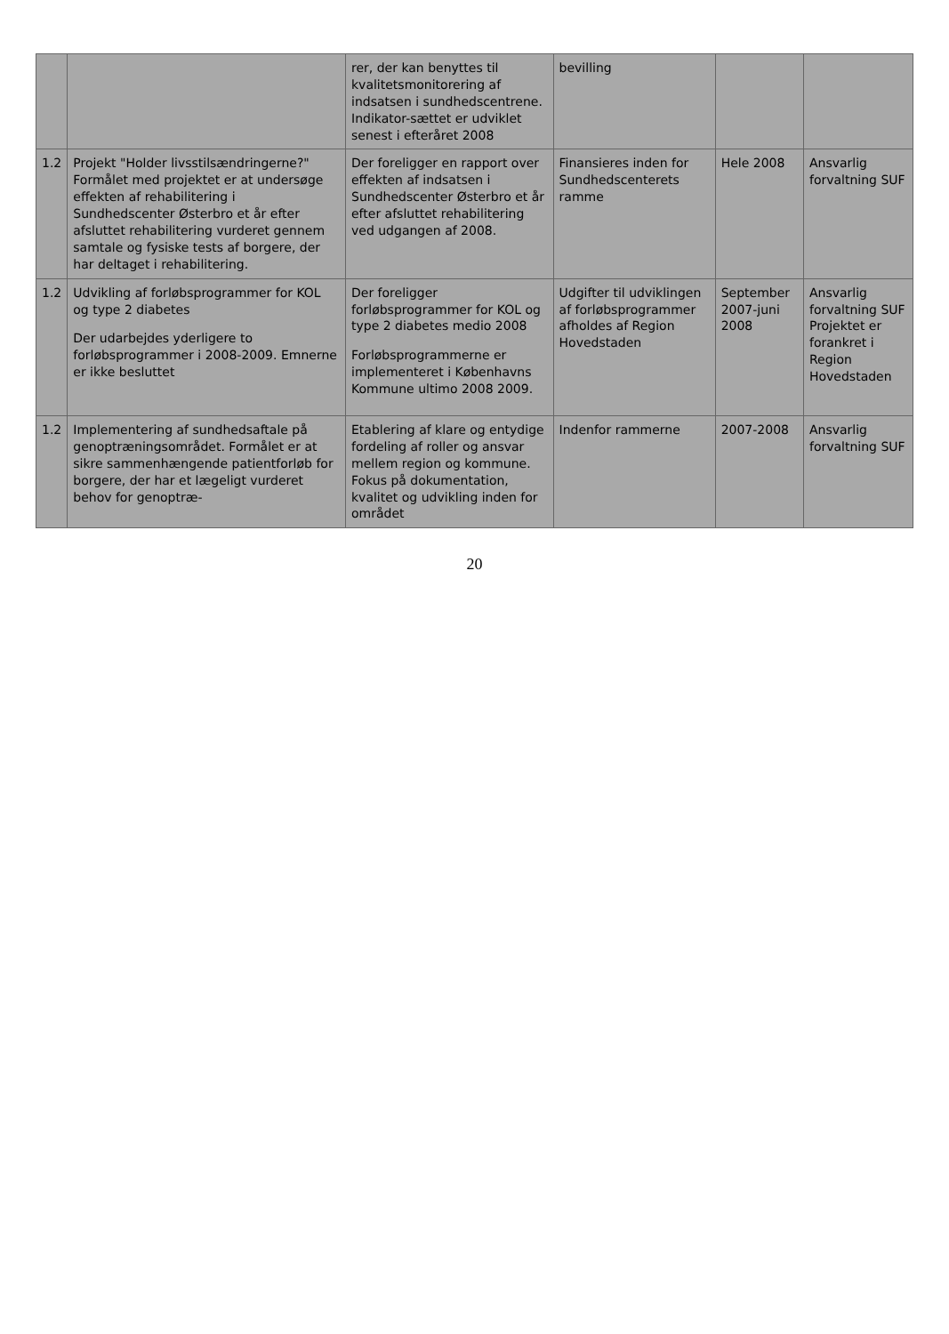| | | rer, der kan benyttes til kvalitetsmonitorering af indsatsen i sundhedscentrene. Indikator-sættet er udviklet senest i efteråret 2008 | bevilling | | |
| 1.2 | Projekt "Holder livsstilsændringerne?" Formålet med projektet er at undersøge effekten af rehabilitering i Sundhedscenter Østerbro et år efter afsluttet rehabilitering vurderet gennem samtale og fysiske tests af borgere, der har deltaget i rehabilitering. | Der foreligger en rapport over effekten af indsatsen i Sundhedscenter Østerbro et år efter afsluttet rehabilitering ved udgangen af 2008. | Finansieres inden for Sundhedscenterets ramme | Hele 2008 | Ansvarlig forvaltning SUF |
| 1.2 | Udvikling af forløbsprogrammer for KOL og type 2 diabetes Der udarbejdes yderligere to forløbsprogrammer i 2008-2009. Emnerne er ikke besluttet | Der foreligger forløbsprogrammer for KOL og type 2 diabetes medio 2008 Forløbsprogrammerne er implementeret i Københavns Kommune ultimo 2008 2009. | Udgifter til udviklingen af forløbsprogrammer afholdes af Region Hovedstaden | September 2007-juni 2008 | Ansvarlig forvaltning SUF Projektet er forankret i Region Hovedstaden |
| 1.2 | Implementering af sundhedsaftale på genoptræningsområdet. Formålet er at sikre sammenhængende patientforløb for borgere, der har et lægeligt vurderet behov for genoptræ- | Etablering af klare og entydige fordeling af roller og ansvar mellem region og kommune. Fokus på dokumentation, kvalitet og udvikling inden for området | Indenfor rammerne | 2007-2008 | Ansvarlig forvaltning SUF |
20